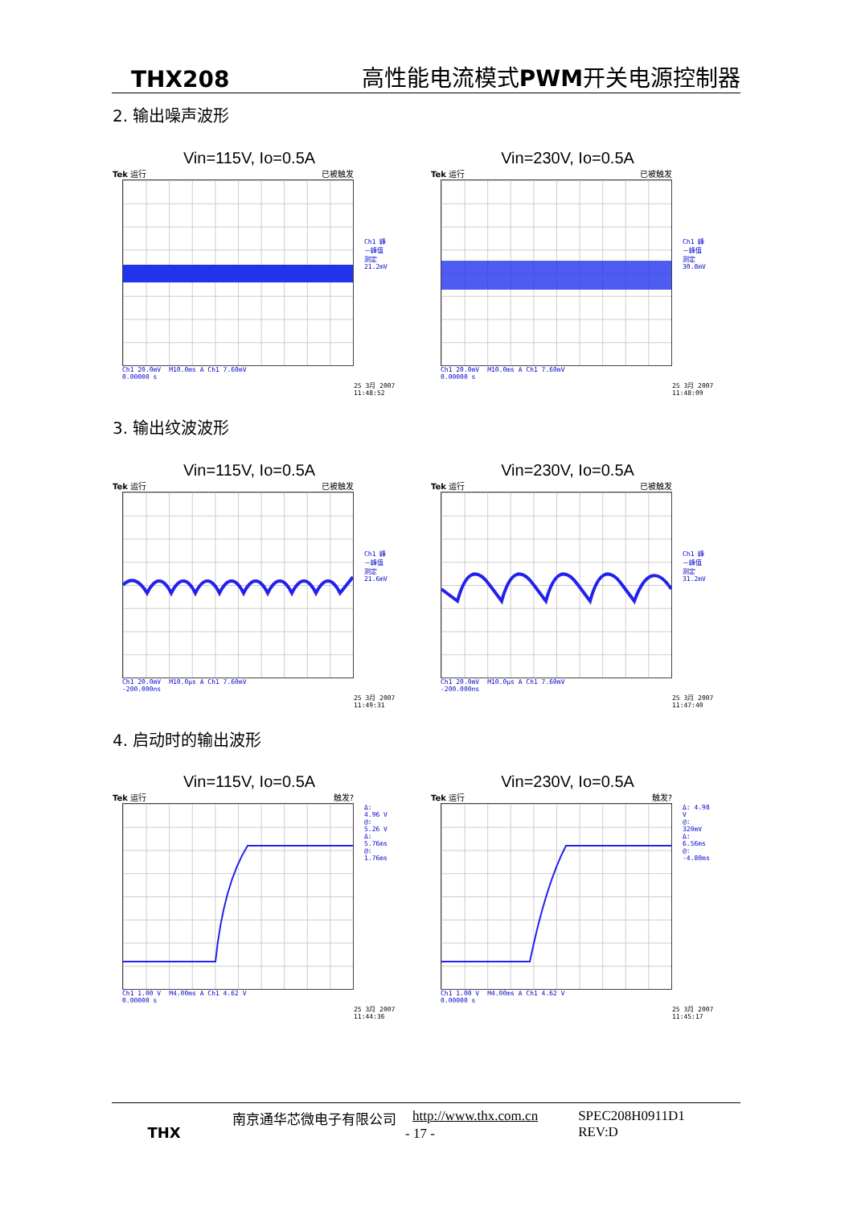THX208 高性能电流模式 PWM开关电源控制器
2. 输出噪声波形
Vin=115V, Io=0.5A
Tek 运行 已被触发
Ch1 峰－峰值测定
21.2mV
Ch1 20.0mV M10.0ms A Ch1 7.60mV
0.00000 s
25 3月 2007 11:48:52
Vin=230V, Io=0.5A
Tek 运行 已被触发
Ch1 峰－峰值测定
30.8mV
Ch1 20.0mV M10.0ms A Ch1 7.60mV
0.00000 s
25 3月 2007 11:48:09
3. 输出纹波波形
Vin=115V, Io=0.5A
Tek 运行 已被触发
Ch1 峰－峰值测定
21.6mV
Ch1 20.0mV M10.0μs A Ch1 7.60mV
-200.000ns
25 3月 2007 11:49:31
Vin=230V, Io=0.5A
Tek 运行 已被触发
Ch1 峰－峰值测定
31.2mV
Ch1 20.0mV M10.0μs A Ch1 7.60mV
-200.000ns
25 3月 2007 11:47:40
4. 启动时的输出波形
Vin=115V, Io=0.5A
Tek 运行 触发?
Δ: 4.96 V
@: 5.26 V
Δ: 5.76ms
@: 1.76ms
Ch1 1.00 V M4.00ms A Ch1 4.62 V
0.00000 s
25 3月 2007 11:44:36
Vin=230V, Io=0.5A
Tek 运行 触发?
Δ: 4.98 V
@: 320mV
Δ: 6.56ms
@: -4.80ms
Ch1 1.00 V M4.00ms A Ch1 4.62 V
0.00000 s
25 3月 2007 11:45:17
THX 南京通华芯微电子有限公司 http://www.thx.com.cn SPEC208H0911D1
REV:D
- 17 -